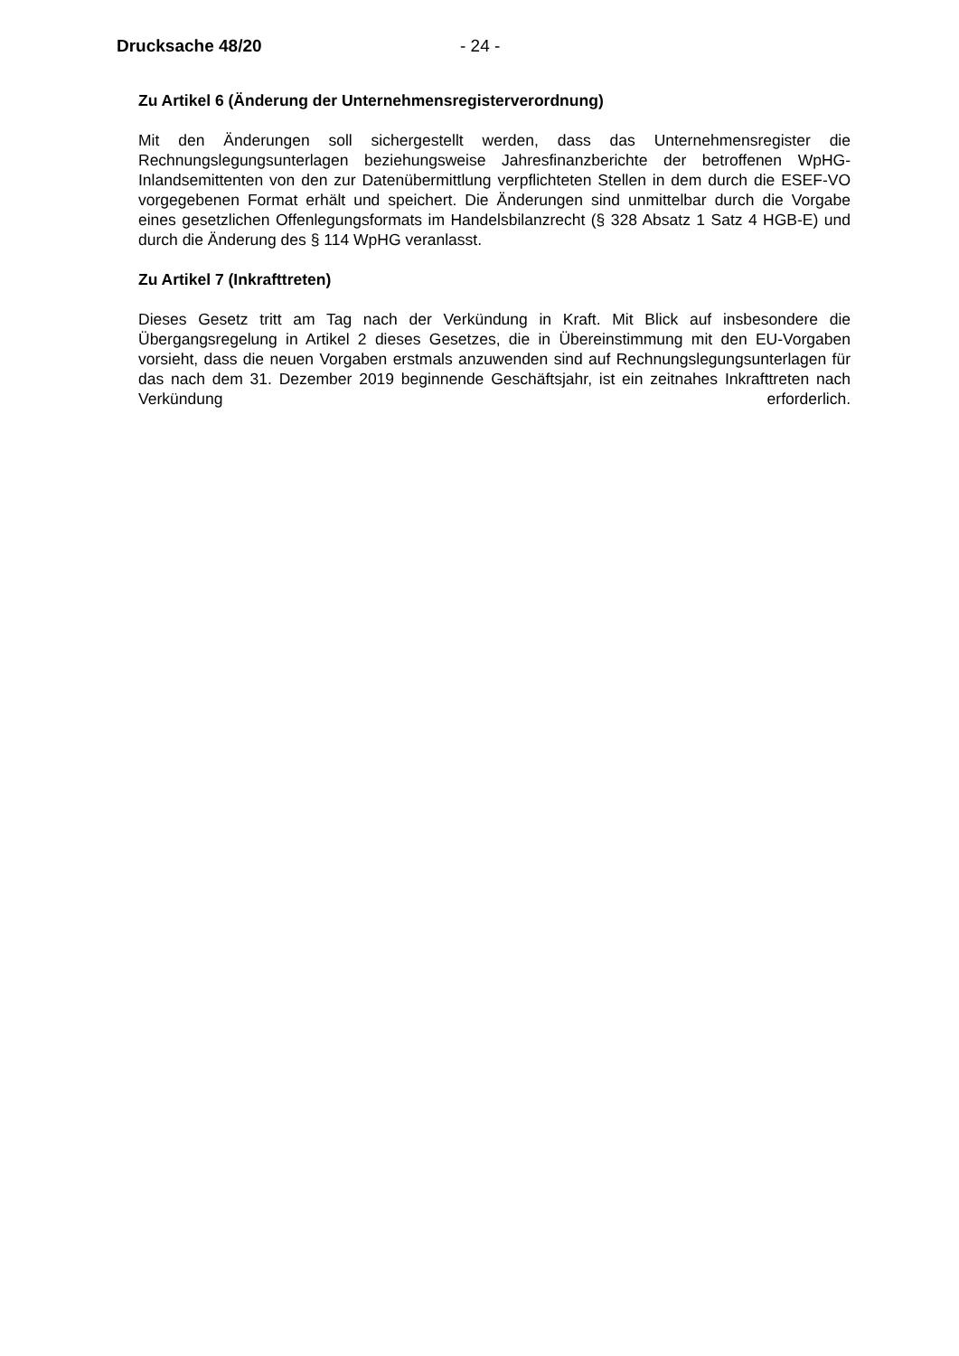Drucksache 48/20 - 24 -
Zu Artikel 6 (Änderung der Unternehmensregisterverordnung)
Mit den Änderungen soll sichergestellt werden, dass das Unternehmensregister die Rechnungslegungsunterlagen beziehungsweise Jahresfinanzberichte der betroffenen WpHG-Inlandsemittenten von den zur Datenübermittlung verpflichteten Stellen in dem durch die ESEF-VO vorgegebenen Format erhält und speichert. Die Änderungen sind unmittelbar durch die Vorgabe eines gesetzlichen Offenlegungsformats im Handelsbilanzrecht (§ 328 Absatz 1 Satz 4 HGB-E) und durch die Änderung des § 114 WpHG veranlasst.
Zu Artikel 7 (Inkrafttreten)
Dieses Gesetz tritt am Tag nach der Verkündung in Kraft. Mit Blick auf insbesondere die Übergangsregelung in Artikel 2 dieses Gesetzes, die in Übereinstimmung mit den EU-Vorgaben vorsieht, dass die neuen Vorgaben erstmals anzuwenden sind auf Rechnungslegungsunterlagen für das nach dem 31. Dezember 2019 beginnende Geschäftsjahr, ist ein zeitnahes Inkrafttreten nach Verkündung erforderlich.